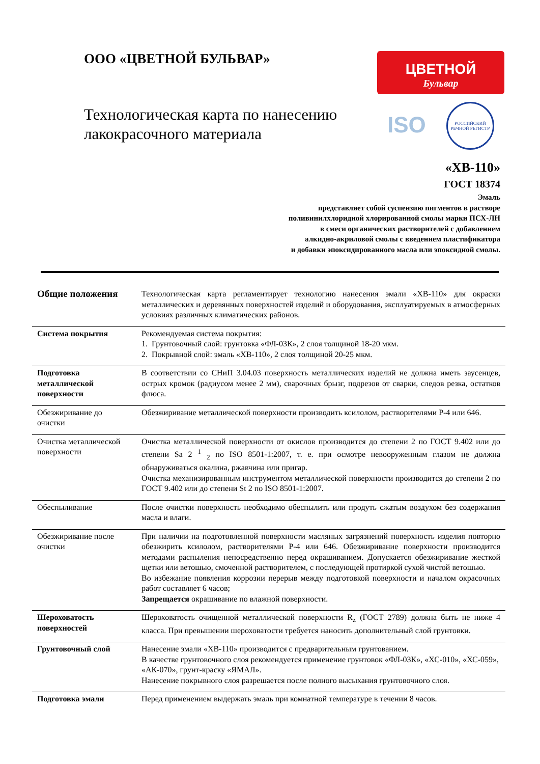ООО «ЦВЕТНОЙ БУЛЬВАР»
Технологическая карта по нанесению лакокрасочного материала
ЦВЕТНОЙ
Бульвар
ISO
РОССИЙСКИЙ РЕЧНОЙ РЕГИСТР
«ХВ-110»
ГОСТ 18374
Эмаль
представляет собой суспензию пигментов в растворе
поливинилхлоридной хлорированной смолы марки ПСХ-ЛН
в смеси органических растворителей с добавлением
алкидно-акриловой смолы с введением пластификатора
и добавки эпоксидированного масла или эпоксидной смолы.
| Общие положения | Технологическая карта регламентирует технологию нанесения эмали «ХВ-110» для окраски металлических и деревянных поверхностей изделий и оборудования, эксплуатируемых в атмосферных условиях различных климатических районов. |
| Система покрытия | Рекомендуемая система покрытия: 1. Грунтовочный слой: грунтовка «ФЛ-03К», 2 слоя толщиной 18-20 мкм. 2. Покрывной слой: эмаль «ХВ-110», 2 слоя толщиной 20-25 мкм. |
| Подготовка металлической поверхности | В соответствии со СНиП 3.04.03 поверхность металлических изделий не должна иметь заусенцев, острых кромок (радиусом менее 2 мм), сварочных брызг, подрезов от сварки, следов резка, остатков флюса. |
| Обезжиривание до очистки | Обезжиривание металлической поверхности производить ксилолом, растворителями Р-4 или 646. |
| Очистка металлической поверхности | Очистка металлической поверхности от окислов производится до степени 2 по ГОСТ 9.402 или до степени Sa 2 <sup>1</sup> <sub>2</sub> по ISO 8501-1:2007, т. е. при осмотре невооруженным глазом не должна обнаруживаться окалина, ржавчина или пригар. Очистка механизированным инструментом металлической поверхности производится до степени 2 по ГОСТ 9.402 или до степени St 2 по ISO 8501-1:2007. |
| Обеспыливание | После очистки поверхность необходимо обеспылить или продуть сжатым воздухом без содержания масла и влаги. |
| Обезжиривание после очистки | При наличии на подготовленной поверхности масляных загрязнений поверхность изделия повторно обезжирить ксилолом, растворителями Р-4 или 646. Обезжиривание поверхности производится методами распыления непосредственно перед окрашиванием. Допускается обезжиривание жесткой щетки или ветошью, смоченной растворителем, с последующей протиркой сухой чистой ветошью. Во избежание появления коррозии перерыв между подготовкой поверхности и началом окрасочных работ составляет 6 часов; Запрещается окрашивание по влажной поверхности. |
| Шероховатость поверхностей | Шероховатость очищенной металлической поверхности R<sub>z</sub> (ГОСТ 2789) должна быть не ниже 4 класса. При превышении шероховатости требуется наносить дополнительный слой грунтовки. |
| Грунтовочный слой | Нанесение эмали «ХВ-110» производится с предварительным грунтованием. В качестве грунтовочного слоя рекомендуется применение грунтовок «ФЛ-03К», «ХС-010», «ХС-059», «АК-070», грунт-краску «ЯМАЛ». Нанесение покрывного слоя разрешается после полного высыхания грунтовочного слоя. |
| Подготовка эмали | Перед применением выдержать эмаль при комнатной температуре в течении 8 часов. |